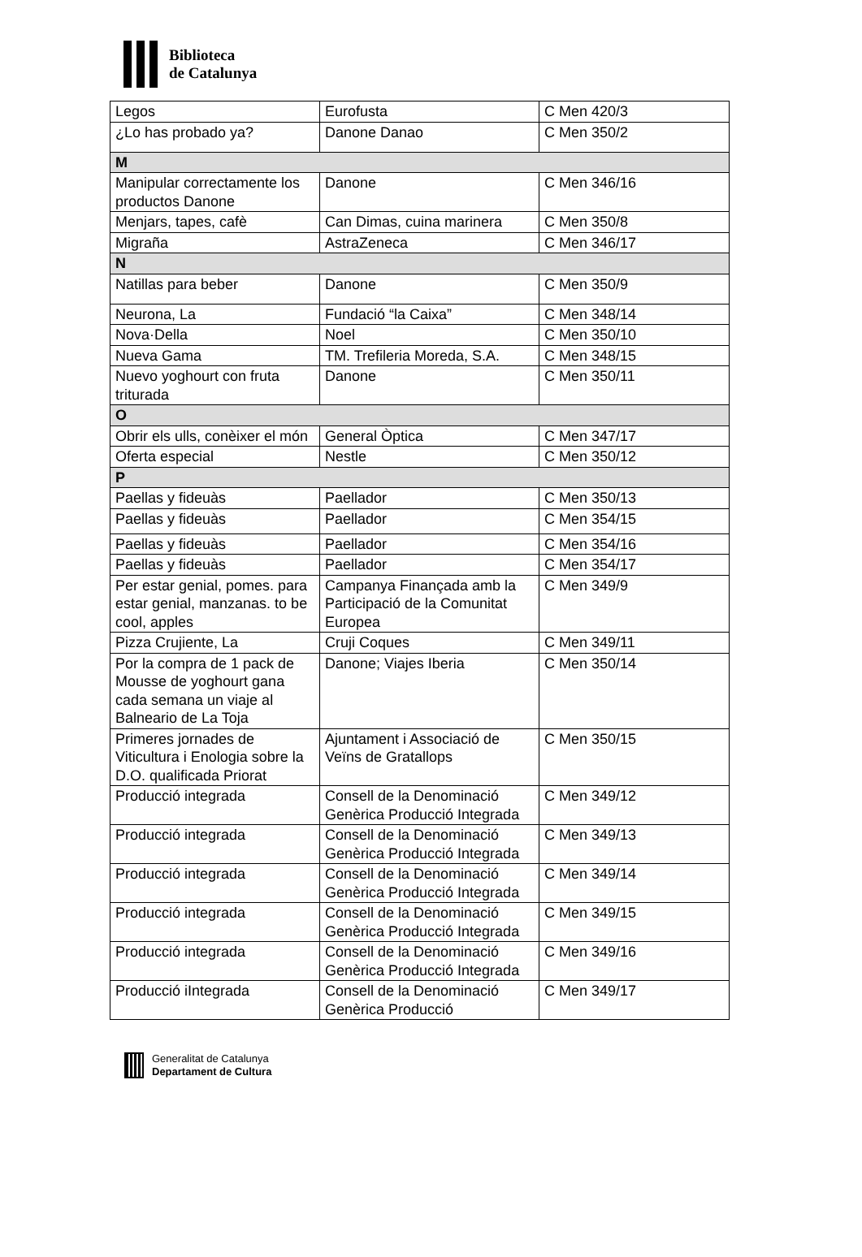Biblioteca
de Catalunya
| Legos | Eurofusta | C Men 420/3 |
| ¿Lo has probado ya? | Danone Danao | C Men 350/2 |
| M | | |
| Manipular correctamente los productos Danone | Danone | C Men 346/16 |
| Menjars, tapes, cafè | Can Dimas, cuina marinera | C Men 350/8 |
| Migraña | AstraZeneca | C Men 346/17 |
| N | | |
| Natillas para beber | Danone | C Men 350/9 |
| Neurona, La | Fundació “la Caixa” | C Men 348/14 |
| Nova·Della | Noel | C Men 350/10 |
| Nueva Gama | TM. Trefileria Moreda, S.A. | C Men 348/15 |
| Nuevo yoghourt con fruta triturada | Danone | C Men 350/11 |
| O | | |
| Obrir els ulls, conèixer el món | General Òptica | C Men 347/17 |
| Oferta especial | Nestle | C Men 350/12 |
| P | | |
| Paellas y fideuàs | Paellador | C Men 350/13 |
| Paellas y fideuàs | Paellador | C Men 354/15 |
| Paellas y fideuàs | Paellador | C Men 354/16 |
| Paellas y fideuàs | Paellador | C Men 354/17 |
| Per estar genial, pomes. para estar genial, manzanas. to be cool, apples | Campanya Finançada amb la Participació de la Comunitat Europea | C Men 349/9 |
| Pizza Crujiente, La | Cruji Coques | C Men 349/11 |
| Por la compra de 1 pack de Mousse de yoghourt gana cada semana un viaje al Balneario de La Toja | Danone; Viajes Iberia | C Men 350/14 |
| Primeres jornades de Viticultura i Enologia sobre la D.O. qualificada Priorat | Ajuntament i Associació de Veïns de Gratallops | C Men 350/15 |
| Producció integrada | Consell de la Denominació Genèrica Producció Integrada | C Men 349/12 |
| Producció integrada | Consell de la Denominació Genèrica Producció Integrada | C Men 349/13 |
| Producció integrada | Consell de la Denominació Genèrica Producció Integrada | C Men 349/14 |
| Producció integrada | Consell de la Denominació Genèrica Producció Integrada | C Men 349/15 |
| Producció integrada | Consell de la Denominació Genèrica Producció Integrada | C Men 349/16 |
| Producció iIntegrada | Consell de la Denominació Genèrica Producció | C Men 349/17 |
Generalitat de Catalunya
Departament de Cultura